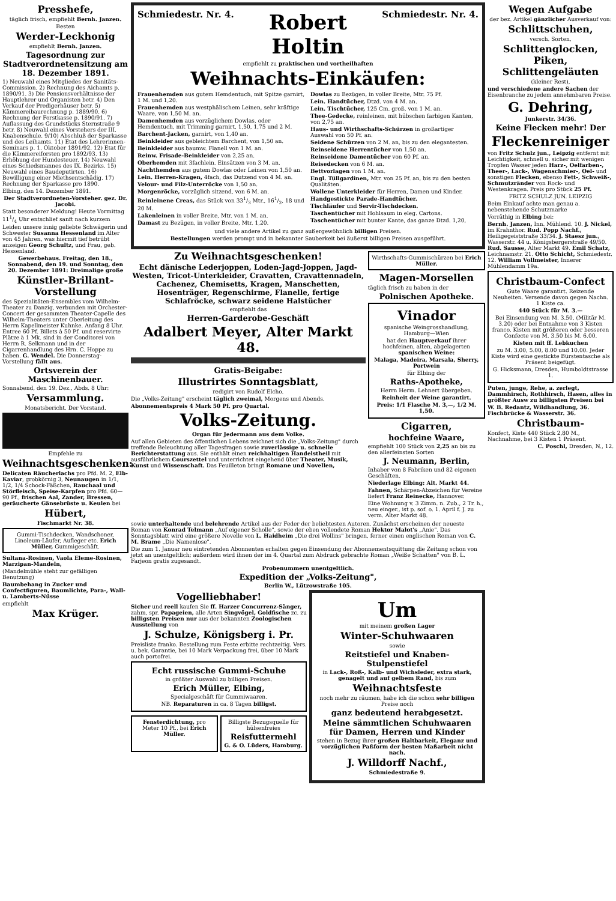Presshefe,
täglich frisch, empfiehlt Bernh. Janzen.
Besten
Werder-Leckhonig
empfiehlt Bernh. Janzen.
Tagesordnung zur Stadtverordnetensitzung am 18. Dezember 1891.
1) Neuwahl eines Mitgliedes der Sanitäts-Commission. 2) Rechnung des Aichamts p. 1890/91. 3) Die Pensionsverhältnisse der Hauptlehrer und Organisten betr. 4) Den Verkauf der Predigerhäuser betr. 5) Kämmereibaurechnung p. 1889/90. 6) Rechnung der Forstkasse p. 1890/91. 7) Auflassung des Grundstücks Sternstraße 9 betr. 8) Neuwahl eines Vorstehers der III. Knabenschule. 9/10) Abschluß der Sparkasse und des Leihamts. 11) Etat des Lehrerinnen-Seminars p. 1. Oktober 1891/92. 12) Etat für die Kämmereiforsten pro 1892/93. 13) Erhöhung der Hundesteuer. 14) Neuwahl eines Schiedsmannes des IX. Bezirks. 15) Neuwahl eines Baudeputirten. 16) Bewilligung einer Miethsentschädig. 17) Rechnung der Sparkasse pro 1890.
Elbing, den 14. Dezember 1891.
Der Stadtverordneten-Vorsteher. gez. Dr. Jacobi.
Statt besonderer Meldung! Heute Vormittag 111/4 Uhr entschlief sanft nach kurzem Leiden unsere innig geliebte Schwägerin und Schwester Susanna Hessenland im Alter von 45 Jahren, was hiermit tief betrübt anzeigen Georg Schultz, und Frau, geb. Hessenland.
Gewerbehaus. Freitag, den 18., Sonnabend, den 19. und Sonntag, den 20. Dezember 1891: Dreimalige große
Künstler-Brillant-Vorstellung
des Spezialitäten-Ensembles vom Wilhelm-Theater zu Danzig, verbunden mit Orchester-Concert der gesammten Theater-Capelle des Wilhelm-Theaters unter Oberleitung des Herrn Kapellmeister Kuhnke. Anfang 8 Uhr. Entree 60 Pf. Billets à 50 Pf. und reservirte Plätze à 1 Mk. sind in der Conditorei von Herrn R. Selkmann und in der Cigarrenhandlung des Hrn. C. Hoppe zu haben. G. Wendel. Die Donnerstag-Vorstellung fällt aus.
Ortsverein der Maschinenbauer.
Sonnabend, den 19. Dez., Abds. 8 Uhr:
Versammlung.
Monatsbericht. Der Vorstand.
Empfehle zu
Weihnachtsgeschenken:
Delicaten Räucherlachs pro Pfd. M. 2, Elb-Kaviar, grobkörnig 3, Neunaugen in 1/1, 1/2, 1/4 Schock-Fäßchen, Rauchaal und Störfleisch, Speise-Karpfen pro Pfd. 60—90 Pf., frischen Aal, Zander, Bressen, geräucherte Gänsebrüste u. Keulen bei
Hübert,
Fischmarkt Nr. 38.
Gummi-Tischdecken, Wandschoner, Linoleum-Läufer, Aufleger etc. Erich Müller, Gummigeschäft.
Sultana-Rosinen, Vaola Eleme-Rosinen, Marzipan-Mandeln,
(Mandelmühle steht zur gefälligen Benutzung)
Baumbehang in Zucker und Confectfiguren, Baumlichte, Para-, Wall- u. Lamberts-Nüsse
empfiehlt
Max Krüger.
Schmiedestr. Nr. 4.
Robert Holtin
Schmiedestr. Nr. 4.
empfiehlt zu praktischen und vortheilhaften
Weihnachts-Einkäufen:
Frauenhemden aus gutem Hemdentuch, mit Spitze garnirt, 1 M. und 1,20.
Frauenhemden aus westphälischem Leinen, sehr kräftige Waare, von 1,50 M. an.
Damenhemden aus vorzüglichem Dowlas, oder Hemdentuch, mit Trimming garnirt, 1,50, 1,75 und 2 M.
Barchent-Jacken, garnirt, von 1,40 an.
Beinkleider aus gebleichtem Barchent, von 1,50 an.
Beinkleider aus baumw. Flanell von 1 M. an.
Reinw. Frisade-Beinkleider von 2,25 an.
Oberhemden mit 3fachlein. Einsätzen von 3 M. an.
Nachthemden aus gutem Dowlas oder Leinen von 1,50 an.
Lein. Herren-Kragen, 4fach, das Dutzend von 4 M. an.
Velour- und Filz-Unterröcke von 1,50 an.
Morgenröcke, vorzüglich sitzend, von 6 M. an.
Reinleinene Creas, das Stück von 331/3 Mtr., 161/2, 18 und 20 M.
Lakenleinen in voller Breite, Mtr. von 1 M. an.
Damast zu Bezügen, in voller Breite, Mtr. 1,20.
Dowlas zu Bezügen, in voller Breite, Mtr. 75 Pf.
Lein. Handtücher, Dtzd. von 4 M. an.
Lein. Tischtücher, 125 Cm. groß, von 1 M. an.
Thee-Gedecke, reinleinen, mit hübschen farbigen Kanten, von 2,75 an.
Haus- und Wirthschafts-Schürzen in großartiger Auswahl von 50 Pf. an.
Seidene Schürzen von 2 M. an, bis zu den elegantesten.
Reinseidene Herrentücher von 1,50 an.
Reinseidene Damentücher von 60 Pf. an.
Reisedecken von 6 M. an.
Bettvorlagen von 1 M. an.
Engl. Tüllgardinen, Mtr. von 25 Pf. an, bis zu den besten Qualitäten.
Wollene Unterkleider für Herren, Damen und Kinder.
Handgestickte Parade-Handtücher.
Tischläufer und Servir-Tischdecken.
Taschentücher mit Hohlsaum in eleg. Cartons.
Taschentücher mit bunter Kante, das ganze Dtzd. 1,20,
und viele andere Artikel zu ganz außergewöhnlich billigen Preisen.
Bestellungen werden prompt und in bekannter Sauberkeit bei äußerst billigen Preisen ausgeführt.
Zu Weihnachtsgeschenken!
Echt dänische Lederjoppen, Loden-Jagd-Joppen, Jagd-Westen, Tricot-Unterkleider, Cravatten, Cravattennadeln, Cachenez, Chemisetts, Kragen, Manschetten, Hosenträger, Regenschirme, Flanelle, fertige Schlafröcke, schwarz seidene Halstücher
empfiehlt das
Herren-Garderobe-Geschäft
Adalbert Meyer, Alter Markt 48.
Gratis-Beigabe:
Illustrirtes Sonntagsblatt,
redigirt von Rudolf Elcho.
Die „Volks-Zeitung" erscheint täglich zweimal, Morgens und Abends.
Abonnementspreis 4 Mark 50 Pf. pro Quartal.
Volks-Zeitung.
Organ für Jedermann aus dem Volke.
Auf allen Gebieten des öffentlichen Lebens zeichnet sich die „Volks-Zeitung" durch treffende Beleuchtung aller Tagesfragen sowie zuverlässige u. schnelle Berichterstattung aus. Sie enthält einen reichhaltigen Handelstheil mit ausführlichem Courszettel und unterrichtet eingehend über Theater, Musik, Kunst und Wissenschaft. Das Feuilleton bringt Romane und Novellen,
Wirthschafts-Gummischürzen bei Erich Müller.
Magen-Morsellen
täglich frisch zu haben in der
Polnischen Apotheke.
Vinador
spanische Weingrosshandlung, Hamburg—Wien
hat den Hauptverkauf ihrer hochfeinen, alten, abgelagerten spanischen Weine:
Malaga, Madeira, Marsala, Sherry, Portwein
für Elbing der
Raths-Apotheke,
Herrn Herm. Lehnert übergeben.
Reinheit der Weine garantirt.
Preis: 1/1 Flasche M. 3,—, 1/2 M. 1,50.
Cigarren,
hochfeine Waare,
empfiehlt 100 Stück von 2,25 an bis zu den allerfeinsten Sorten
J. Neumann, Berlin,
Inhaber von 8 Fabriken und 82 eigenen Geschäften.
Niederlage Elbing: Alt. Markt 44.
Fahnen, Schärpen-Abzeichen für Vereine liefert Franz Reinecke, Hannover.
Eine Wohnung v. 3 Zimm. n. Zub., 2 Tr. h., neu einger., ist p. sof. o. 1. April f. J. zu verm. Alter Markt 48.
sowie unterhaltende und belehrende Artikel aus der Feder der beliebtesten Autoren. Zunächst erscheinen der neueste Roman von Konrad Telmann „Auf eigener Scholle", sowie der eben vollendete Roman Hektor Malot's „Anie". Das Sonntagsblatt wird eine größere Novelle von L. Haidheim „Die drei Wollins" bringen, ferner einen englischen Roman von C. M. Brame „Die Namenlose".
Die zum 1. Januar neu eintretenden Abonnenten erhalten gegen Einsendung der Abonnementsquittung die Zeitung schon von jetzt an unentgeltlich; außerdem wird ihnen der im 4. Quartal zum Abdruck gebrachte Roman „Weiße Schatten" von B. L. Farjeon gratis zugesandt.
Probenummern unentgeltlich.
Expedition der „Volks-Zeitung",
Berlin W., Lützowstraße 105.
Vogelliebhaber!
Sicher und reell kaufen Sie ff. Harzer Concurrenz-Sänger, zahm, spr. Papageien, alle Arten Singvögel, Goldfische zc. zu billigsten Preisen nur aus der bekannten Zoologischen Ausstellung von
J. Schulze, Königsberg i. Pr.
Preisliste franko. Bestellung zum Feste erbitte rechtzeitig. Vers. u. bek. Garantie, bei 10 Mark Verpackung frei, über 10 Mark auch portofrei.
Echt russische Gummi-Schuhe
in größter Auswahl zu billigen Preisen.
Erich Müller, Elbing,
Specialgeschäft für Gummiwaaren.
NB. Reparaturen in ca. 8 Tagen billigst.
Fensterdichtung, pro Meter 10 Pf., bei Erich Müller.
Billigste Bezugsquelle für hülsenfreies
Reisfuttermehl
G. & O. Lüders, Hamburg.
Um
mit meinem großen Lager
Winter-Schuhwaaren
sowie
Reitstiefel und Knaben-Stulpenstiefel
in Lack-, Roß-, Kalb- und Wichsleder, extra stark, genagelt und auf gelbem Rand, bis zum
Weihnachtsfeste
noch mehr zu räumen, habe ich die schon sehr billigen Preise noch
ganz bedeutend herabgesetzt.
Meine sämmtlichen Schuhwaaren für Damen, Herren und Kinder
stehen in Bezug ihrer großen Haltbarkeit, Eleganz und vorzüglichen Paßform der besten Maßarbeit nicht nach.
J. Willdorff Nachf.,
Schmiedestraße 9.
Wegen Aufgabe
der bez. Artikel gänzlicher Ausverkauf von:
Schlittschuhen,
versch. Sorten,
Schlittenglocken, Piken, Schlittengeläuten
(kleiner Rest),
und verschiedene andere Sachen der Eisenbranche zu jedem annehmbaren Preise.
G. Dehring,
Junkerstr. 34/36.
Keine Flecken mehr! Der
Fleckenreiniger
von Fritz Schulz jun., Leipzig entfernt mit Leichtigkeit, schnell u. sicher mit wenigen Tropfen Wasser jeden Harz-, Oelfarben-, Theer-, Lack-, Wagenschmier-, Oel- und sonstigen Flecken, ebenso Fett-, Schweiß-, Schmutzränder von Rock- und Westenkragen. Preis pro Stück 25 Pf.
FRITZ SCHULZ JUN. LEIPZIG
Beim Einkauf achte man genau a. nebenstehende Schutzmarke
Vorräthig in Elbing bei:
Bernh. Janzen, Inn. Mühlend. 10. J. Nickel, im Krahnthor. Rud. Popp Nachf., Heiligegeiststraße 33/34. J. Staesz jun., Wasserstr. 44 u. Königsbergerstraße 49/50. Rud. Sausse, Alter Markt 49. Emil Schatz, Leichnamstr. 21. Otto Schicht, Schmiedestr. 12. William Vollmeister, Innerer Mühlendamm 19a.
Christbaum-Confect
Gute Waare garantirt. Reizende Neuheiten. Versende davon gegen Nachn. 1 Kiste ca.
440 Stück für M. 3.—
Bei Einsendung von M. 3.50, (Militär M. 3.20) oder bei Entnahme von 3 Kisten franco. Kisten mit größeren oder besseren Confecte von M. 3.50 bis M. 6.00.
Kisten mit ff. Lebkuchen
zu M. 3.00, 5.00, 8.00 und 10.00. Jeder Kiste wird eine gestickte Bürstentasche als Präsent beigefügt.
G. Hicksmann, Dresden, Humboldtstrasse 1.
Puten, junge, Rehe, a. zerlegt, Dammhirsch, Rothhirsch, Hasen, alles in größter Ausw zu billigsten Preisen bei
W. B. Redantz, Wildhandlung, 36. Fischbrücke & Wasserstr. 36.
Christbaum-
Konfect, Kiste 440 Stück 2,80 M., Nachnahme, bei 3 Kisten 1 Präsent.
C. Poschl, Dresden, N., 12.